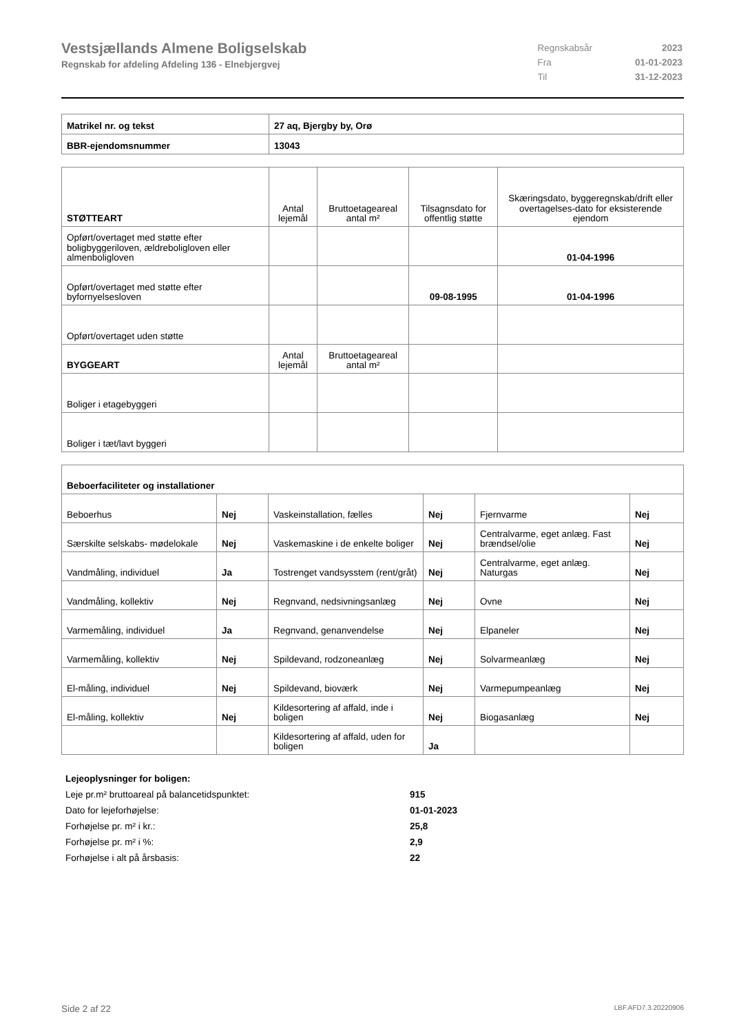Vestsjællands Almene Boligselskab
Regnskab for afdeling Afdeling 136 - Elnebjergvej
| Regnskabsår | 2023 |
| Fra | 01-01-2023 |
| Til | 31-12-2023 |
| Matrikel nr. og tekst | 27 aq, Bjergby by, Orø |
| BBR-ejendomsnummer | 13043 |
| STØTTEART | Antal lejemål | Bruttoetageareal antal m² | Tilsagnsdato for offentlig støtte | Skæringsdato, byggeregnskab/drift eller overtagelses-dato for eksisterende ejendom |
| Opført/overtaget med støtte efter boligbyggeriloven, ældreboligloven eller almenboligloven | | | | 01-04-1996 |
| Opført/overtaget med støtte efter byfornyelsesloven | | | 09-08-1995 | 01-04-1996 |
| Opført/overtaget uden støtte | | | | |
| BYGGEART | Antal lejemål | Bruttoetageareal antal m² | | |
| Boliger i etagebyggeri | | | | |
| Boliger i tæt/lavt byggeri | | | | |
| Beboerfaciliteter og installationer | | | | | |
| Beboerhus | Nej | Vaskeinstallation, fælles | Nej | Fjernvarme | Nej |
| Særskilte selskabs- mødelokale | Nej | Vaskemaskine i de enkelte boliger | Nej | Centralvarme, eget anlæg. Fast brændsel/olie | Nej |
| Vandmåling, individuel | Ja | Tostrenget vandsysstem (rent/gråt) | Nej | Centralvarme, eget anlæg. Naturgas | Nej |
| Vandmåling, kollektiv | Nej | Regnvand, nedsivningsanlæg | Nej | Ovne | Nej |
| Varmemåling, individuel | Ja | Regnvand, genanvendelse | Nej | Elpaneler | Nej |
| Varmemåling, kollektiv | Nej | Spildevand, rodzoneanlæg | Nej | Solvarmeanlæg | Nej |
| El-måling, individuel | Nej | Spildevand, bioværk | Nej | Varmepumpeanlæg | Nej |
| El-måling, kollektiv | Nej | Kildesortering af affald, inde i boligen | Nej | Biogasanlæg | Nej |
| | | Kildesortering af affald, uden for boligen | Ja | | |
| Lejeoplysninger for boligen: | |
| Leje pr.m² bruttoareal på balancetidspunktet: | 915 |
| Dato for lejeforhøjelse: | 01-01-2023 |
| Forhøjelse pr. m² i kr.: | 25,8 |
| Forhøjelse pr. m² i %: | 2,9 |
| Forhøjelse i alt på årsbasis: | 22 |
Side 2 af 22 LBF.AFD7.3.20220906